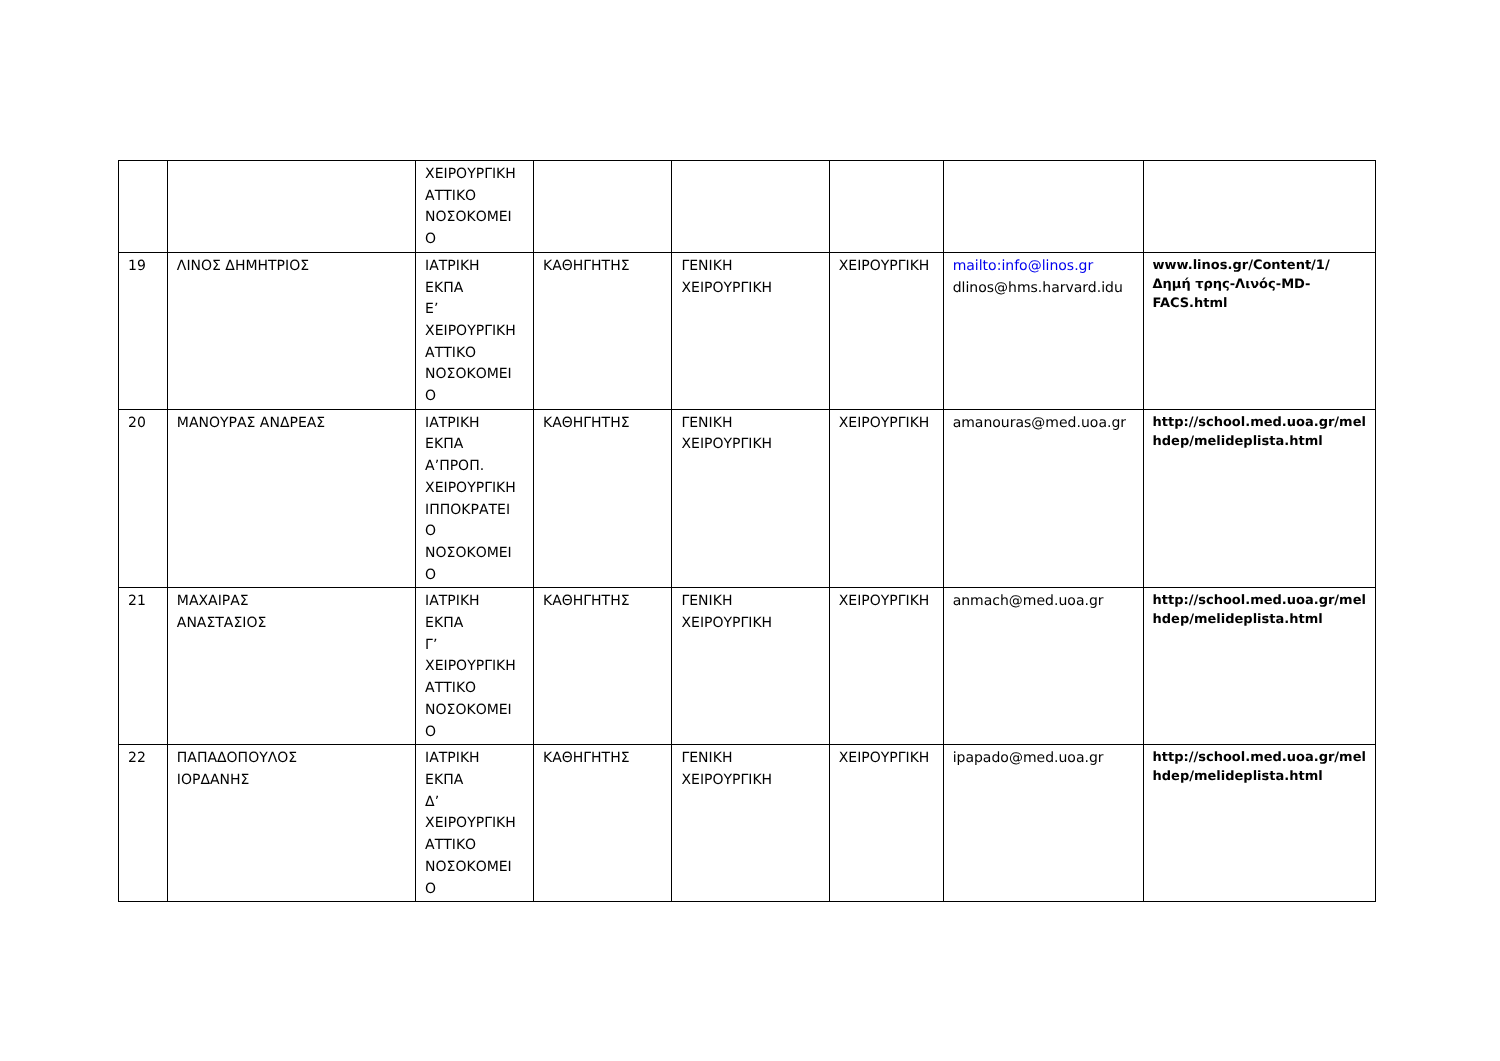| | | ΧΕΙΡΟΥΡΓΙΚΗ ΑΤΤΙΚΟ ΝΟΣΟΚΟΜΕΙ Ο | | | | | |
| 19 | ΛΙΝΟΣ ΔΗΜΗΤΡΙΟΣ | ΙΑΤΡΙΚΗ ΕΚΠΑ Ε’ ΧΕΙΡΟΥΡΓΙΚΗ ΑΤΤΙΚΟ ΝΟΣΟΚΟΜΕΙ Ο | ΚΑΘΗΓΗΤΗΣ | ΓΕΝΙΚΗ ΧΕΙΡΟΥΡΓΙΚΗ | ΧΕΙΡΟΥΡΓΙΚΗ | mailto:info@linos.gr dlinos@hms.harvard.idu | www.linos.gr/Content/1/Δημή τρης-Λινός-MD-FACS.html |
| 20 | ΜΑΝΟΥΡΑΣ ΑΝΔΡΕΑΣ | ΙΑΤΡΙΚΗ ΕΚΠΑ Α’ΠΡΟΠ. ΧΕΙΡΟΥΡΓΙΚΗ ΙΠΠΟΚΡΑΤΕΙ Ο ΝΟΣΟΚΟΜΕΙ Ο | ΚΑΘΗΓΗΤΗΣ | ΓΕΝΙΚΗ ΧΕΙΡΟΥΡΓΙΚΗ | ΧΕΙΡΟΥΡΓΙΚΗ | amanouras@med.uoa.gr | http://school.med.uoa.gr/mel hdep/melideplista.html |
| 21 | ΜΑΧΑΙΡΑΣ ΑΝΑΣΤΑΣΙΟΣ | ΙΑΤΡΙΚΗ ΕΚΠΑ Γ’ ΧΕΙΡΟΥΡΓΙΚΗ ΑΤΤΙΚΟ ΝΟΣΟΚΟΜΕΙ Ο | ΚΑΘΗΓΗΤΗΣ | ΓΕΝΙΚΗ ΧΕΙΡΟΥΡΓΙΚΗ | ΧΕΙΡΟΥΡΓΙΚΗ | anmach@med.uoa.gr | http://school.med.uoa.gr/mel hdep/melideplista.html |
| 22 | ΠΑΠΑΔΟΠΟΥΛΟΣ ΙΟΡΔΑΝΗΣ | ΙΑΤΡΙΚΗ ΕΚΠΑ Δ’ ΧΕΙΡΟΥΡΓΙΚΗ ΑΤΤΙΚΟ ΝΟΣΟΚΟΜΕΙ Ο | ΚΑΘΗΓΗΤΗΣ | ΓΕΝΙΚΗ ΧΕΙΡΟΥΡΓΙΚΗ | ΧΕΙΡΟΥΡΓΙΚΗ | ipapado@med.uoa.gr | http://school.med.uoa.gr/mel hdep/melideplista.html |